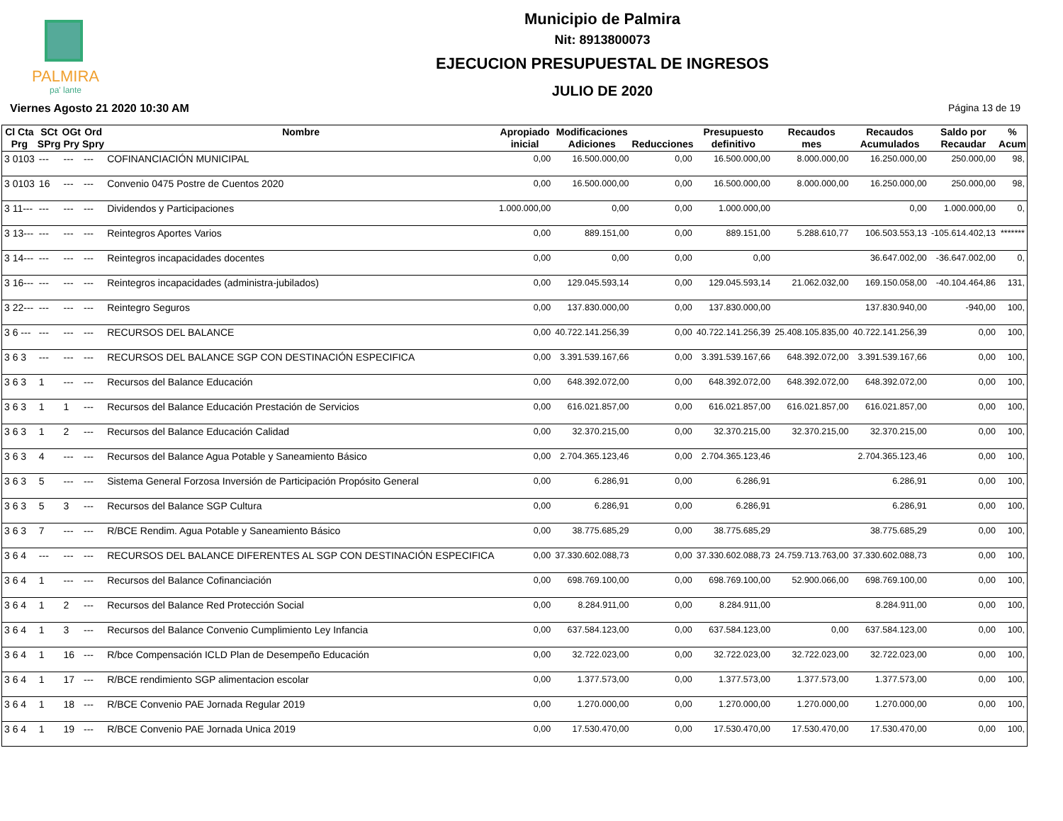PALMIRA
pa' lante
Municipio de Palmira
Nit: 8913800073
EJECUCION PRESUPUESTAL DE INGRESOS
JULIO DE 2020
Viernes Agosto 21 2020 10:30 AM Página 13 de 19
| Cl Cta Prg | SCt SPrg | OGt Pry | Ord Spry | Nombre | Apropiado inicial | Modificaciones Adiciones | Reducciones | Presupuesto definitivo | Recaudos mes | Recaudos Acumulados | Saldo por Recaudar | % Acum |
| --- | --- | --- | --- | --- | --- | --- | --- | --- | --- | --- | --- | --- |
| 3 0103 | --- | --- | --- | COFINANCIACIÓN MUNICIPAL | 0,00 | 16.500.000,00 | 0,00 | 16.500.000,00 | 8.000.000,00 | 16.250.000,00 | 250.000,00 | 98, |
| 3 0103 | 16 | --- | --- | Convenio 0475 Postre de Cuentos 2020 | 0,00 | 16.500.000,00 | 0,00 | 16.500.000,00 | 8.000.000,00 | 16.250.000,00 | 250.000,00 | 98, |
| 3 11--- | --- | --- | --- | Dividendos y Participaciones | 1.000.000,00 | 0,00 | 0,00 | 1.000.000,00 | | 0,00 | 1.000.000,00 | 0, |
| 3 13--- | --- | --- | --- | Reintegros Aportes Varios | 0,00 | 889.151,00 | 0,00 | 889.151,00 | 5.288.610,77 | 106.503.553,13 | -105.614.402,13 | ******* |
| 3 14--- | --- | --- | --- | Reintegros incapacidades docentes | 0,00 | 0,00 | 0,00 | 0,00 | | 36.647.002,00 | -36.647.002,00 | 0, |
| 3 16--- | --- | --- | --- | Reintegros incapacidades (administra-jubilados) | 0,00 | 129.045.593,14 | 0,00 | 129.045.593,14 | 21.062.032,00 | 169.150.058,00 | -40.104.464,86 | 131, |
| 3 22--- | --- | --- | --- | Reintegro Seguros | 0,00 | 137.830.000,00 | 0,00 | 137.830.000,00 | | 137.830.940,00 | -940,00 | 100, |
| 3 6 --- | --- | --- | --- | RECURSOS DEL BALANCE | 0,00 | 40.722.141.256,39 | 0,00 | 40.722.141.256,39 | 25.408.105.835,00 | 40.722.141.256,39 | 0,00 | 100, |
| 3 6 3 | --- | --- | --- | RECURSOS DEL BALANCE SGP CON DESTINACIÓN ESPECIFICA | 0,00 | 3.391.539.167,66 | 0,00 | 3.391.539.167,66 | 648.392.072,00 | 3.391.539.167,66 | 0,00 | 100, |
| 3 6 3 | 1 | --- | --- | Recursos del Balance Educación | 0,00 | 648.392.072,00 | 0,00 | 648.392.072,00 | 648.392.072,00 | 648.392.072,00 | 0,00 | 100, |
| 3 6 3 | 1 | 1 | --- | Recursos del Balance Educación Prestación de Servicios | 0,00 | 616.021.857,00 | 0,00 | 616.021.857,00 | 616.021.857,00 | 616.021.857,00 | 0,00 | 100, |
| 3 6 3 | 1 | 2 | --- | Recursos del Balance Educación Calidad | 0,00 | 32.370.215,00 | 0,00 | 32.370.215,00 | 32.370.215,00 | 32.370.215,00 | 0,00 | 100, |
| 3 6 3 | 4 | --- | --- | Recursos del Balance Agua Potable y Saneamiento Básico | 0,00 | 2.704.365.123,46 | 0,00 | 2.704.365.123,46 | | 2.704.365.123,46 | 0,00 | 100, |
| 3 6 3 | 5 | --- | --- | Sistema General Forzosa Inversión de Participación Propósito General | 0,00 | 6.286,91 | 0,00 | 6.286,91 | | 6.286,91 | 0,00 | 100, |
| 3 6 3 | 5 | 3 | --- | Recursos del Balance SGP Cultura | 0,00 | 6.286,91 | 0,00 | 6.286,91 | | 6.286,91 | 0,00 | 100, |
| 3 6 3 | 7 | --- | --- | R/BCE Rendim. Agua Potable y Saneamiento Básico | 0,00 | 38.775.685,29 | 0,00 | 38.775.685,29 | | 38.775.685,29 | 0,00 | 100, |
| 3 6 4 | --- | --- | --- | RECURSOS DEL BALANCE DIFERENTES AL SGP CON DESTINACIÓN ESPECIFICA | 0,00 | 37.330.602.088,73 | 0,00 | 37.330.602.088,73 | 24.759.713.763,00 | 37.330.602.088,73 | 0,00 | 100, |
| 3 6 4 | 1 | --- | --- | Recursos del Balance Cofinanciación | 0,00 | 698.769.100,00 | 0,00 | 698.769.100,00 | 52.900.066,00 | 698.769.100,00 | 0,00 | 100, |
| 3 6 4 | 1 | 2 | --- | Recursos del Balance Red Protección Social | 0,00 | 8.284.911,00 | 0,00 | 8.284.911,00 | | 8.284.911,00 | 0,00 | 100, |
| 3 6 4 | 1 | 3 | --- | Recursos del Balance Convenio Cumplimiento Ley Infancia | 0,00 | 637.584.123,00 | 0,00 | 637.584.123,00 | 0,00 | 637.584.123,00 | 0,00 | 100, |
| 3 6 4 | 1 | 16 | --- | R/bce Compensación ICLD Plan de Desempeño Educación | 0,00 | 32.722.023,00 | 0,00 | 32.722.023,00 | 32.722.023,00 | 32.722.023,00 | 0,00 | 100, |
| 3 6 4 | 1 | 17 | --- | R/BCE rendimiento SGP alimentacion escolar | 0,00 | 1.377.573,00 | 0,00 | 1.377.573,00 | 1.377.573,00 | 1.377.573,00 | 0,00 | 100, |
| 3 6 4 | 1 | 18 | --- | R/BCE Convenio PAE Jornada Regular 2019 | 0,00 | 1.270.000,00 | 0,00 | 1.270.000,00 | 1.270.000,00 | 1.270.000,00 | 0,00 | 100, |
| 3 6 4 | 1 | 19 | --- | R/BCE Convenio PAE Jornada Unica 2019 | 0,00 | 17.530.470,00 | 0,00 | 17.530.470,00 | 17.530.470,00 | 17.530.470,00 | 0,00 | 100, |